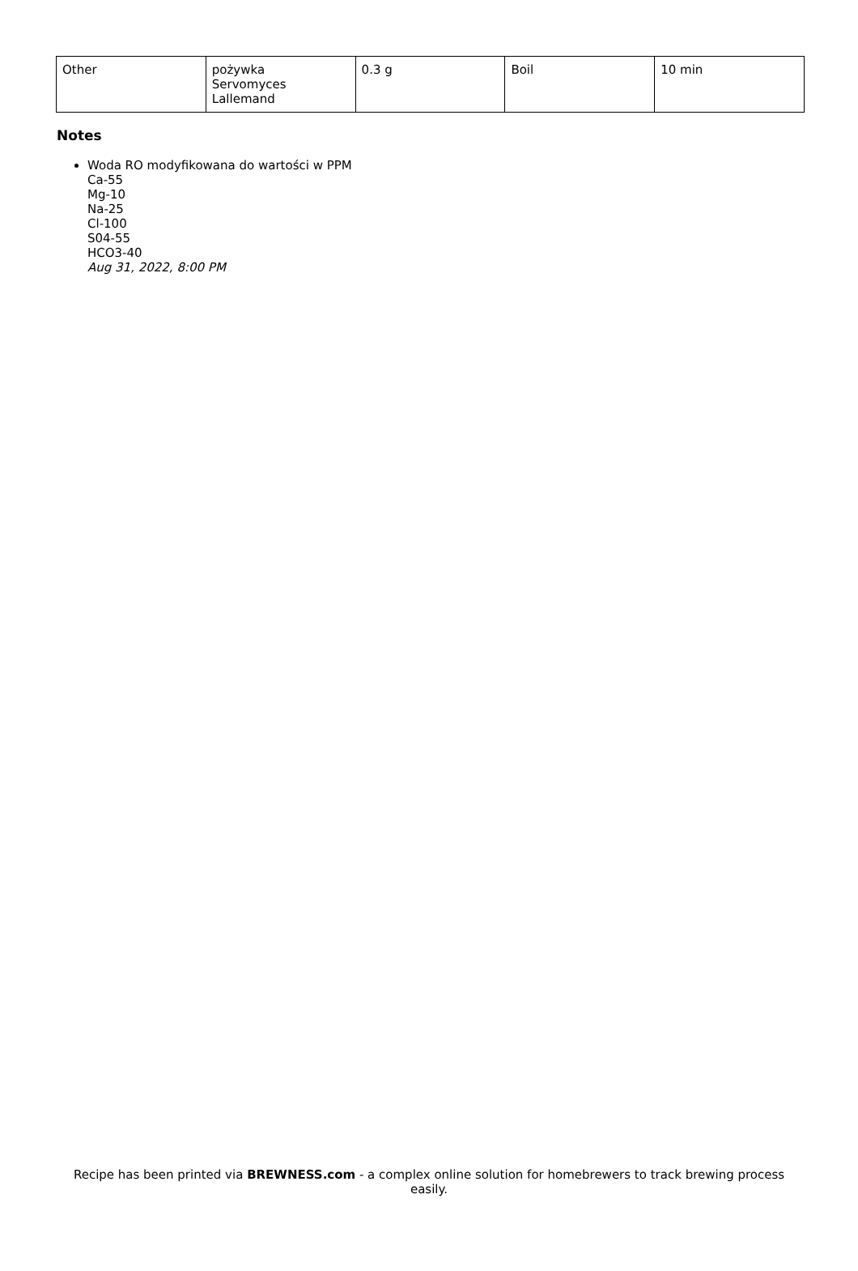| Other | pożywka Servomyces Lallemand | 0.3 g | Boil | 10 min |
Notes
Woda RO modyfikowana do wartości w PPM
Ca-55
Mg-10
Na-25
Cl-100
S04-55
HCO3-40
Aug 31, 2022, 8:00 PM
Recipe has been printed via BREWNESS.com - a complex online solution for homebrewers to track brewing process easily.